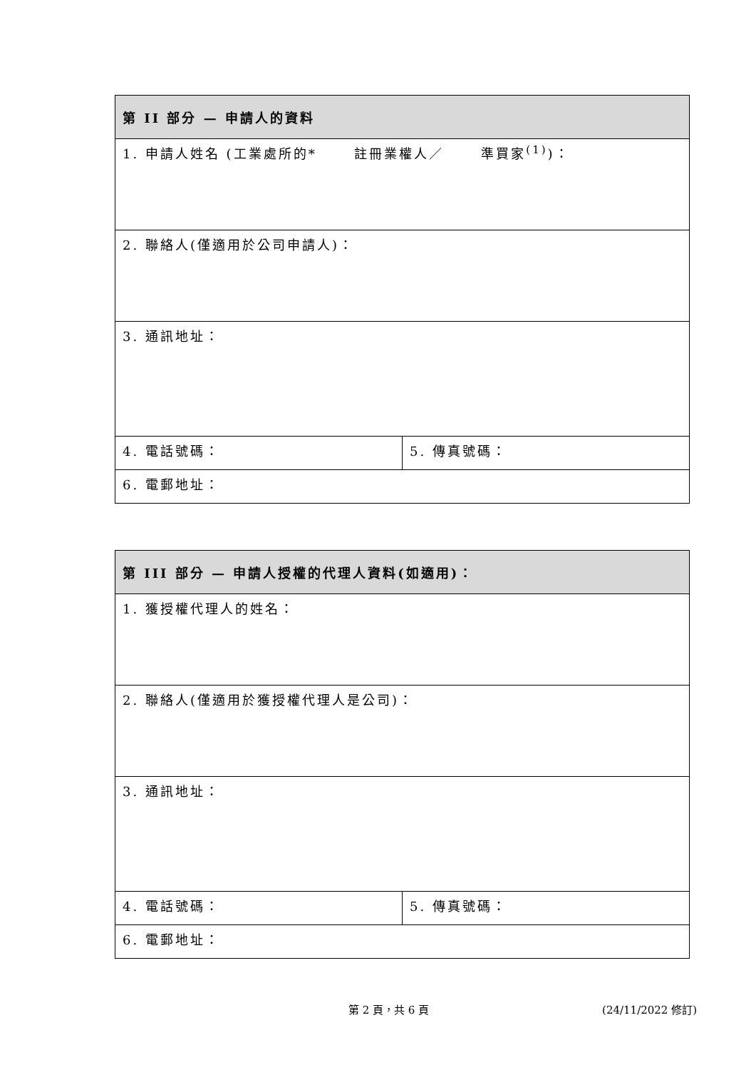| 第 II 部分 — 申請人的資料 | |
| --- | --- |
| 1. 申請人姓名 (工業處所的* 註冊業權人／ 準買家<sup>(1)</sup>)： | |
| 2. 聯絡人(僅適用於公司申請人)： | |
| 3. 通訊地址： | |
| 4. 電話號碼： | 5. 傳真號碼： |
| 6. 電郵地址： | |
| 第 III 部分 — 申請人授權的代理人資料(如適用)： | |
| --- | --- |
| 1. 獲授權代理人的姓名： | |
| 2. 聯絡人(僅適用於獲授權代理人是公司)： | |
| 3. 通訊地址： | |
| 4. 電話號碼： | 5. 傳真號碼： |
| 6. 電郵地址： | |
第 2 頁，共 6 頁 (24/11/2022 修訂)